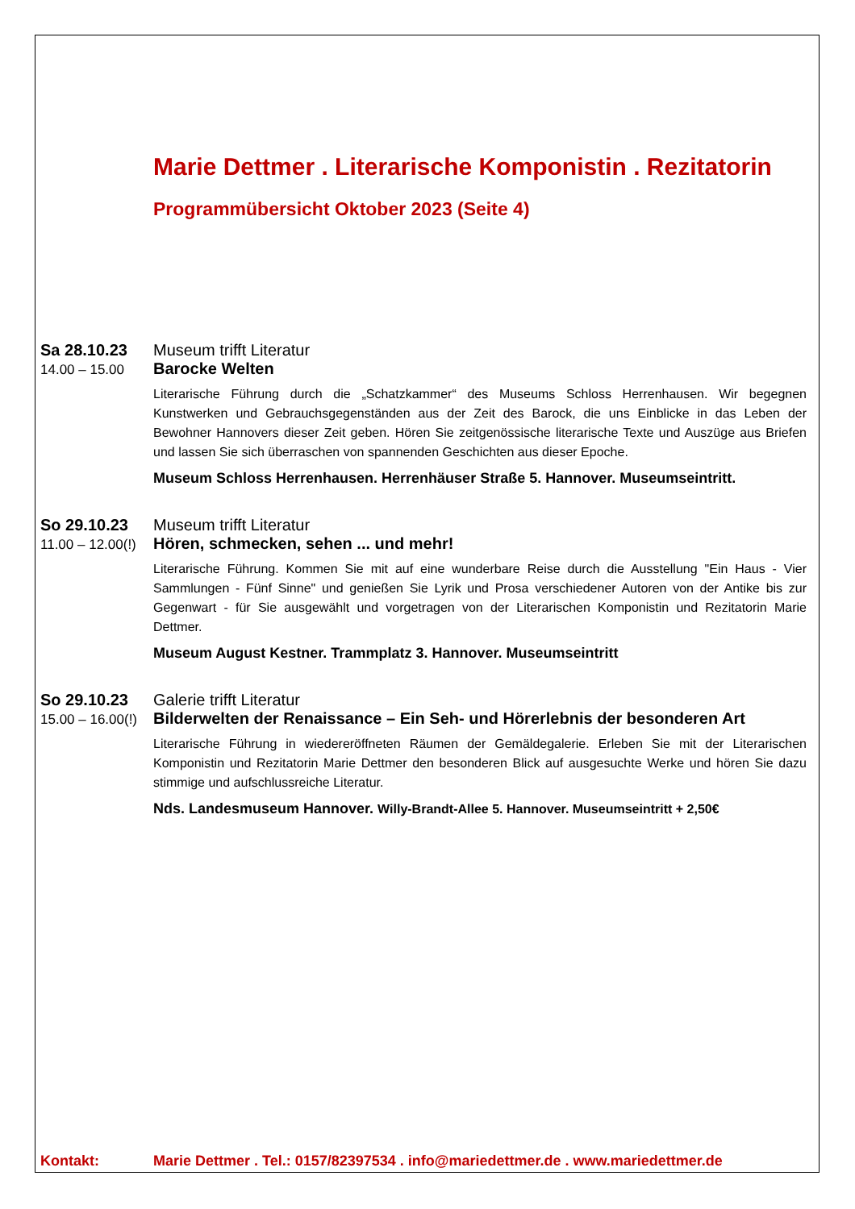Marie Dettmer . Literarische Komponistin . Rezitatorin
Programmübersicht Oktober 2023 (Seite 4)
Sa 28.10.23 Museum trifft Literatur
14.00 – 15.00 Barocke Welten
Literarische Führung durch die „Schatzkammer“ des Museums Schloss Herrenhausen. Wir begegnen Kunstwerken und Gebrauchsgegenständen aus der Zeit des Barock, die uns Einblicke in das Leben der Bewohner Hannovers dieser Zeit geben. Hören Sie zeitgenössische literarische Texte und Auszüge aus Briefen und lassen Sie sich überraschen von spannenden Geschichten aus dieser Epoche.
Museum Schloss Herrenhausen. Herrenhäuser Straße 5. Hannover. Museumseintritt.
So 29.10.23 Museum trifft Literatur
11.00 – 12.00(!) Hören, schmecken, sehen ... und mehr!
Literarische Führung. Kommen Sie mit auf eine wunderbare Reise durch die Ausstellung "Ein Haus - Vier Sammlungen - Fünf Sinne" und genießen Sie Lyrik und Prosa verschiedener Autoren von der Antike bis zur Gegenwart - für Sie ausgewählt und vorgetragen von der Literarischen Komponistin und Rezitatorin Marie Dettmer.
Museum August Kestner. Trammplatz 3. Hannover. Museumseintritt
So 29.10.23 Galerie trifft Literatur
15.00 – 16.00(!) Bilderwelten der Renaissance – Ein Seh- und Hörerlebnis der besonderen Art
Literarische Führung in wiedereröffneten Räumen der Gemäldegalerie. Erleben Sie mit der Literarischen Komponistin und Rezitatorin Marie Dettmer den besonderen Blick auf ausgesuchte Werke und hören Sie dazu stimmige und aufschlussreiche Literatur.
Nds. Landesmuseum Hannover. Willy-Brandt-Allee 5. Hannover. Museumseintritt + 2,50€
Kontakt: Marie Dettmer . Tel.: 0157/82397534 . info@mariedettmer.de . www.mariedettmer.de